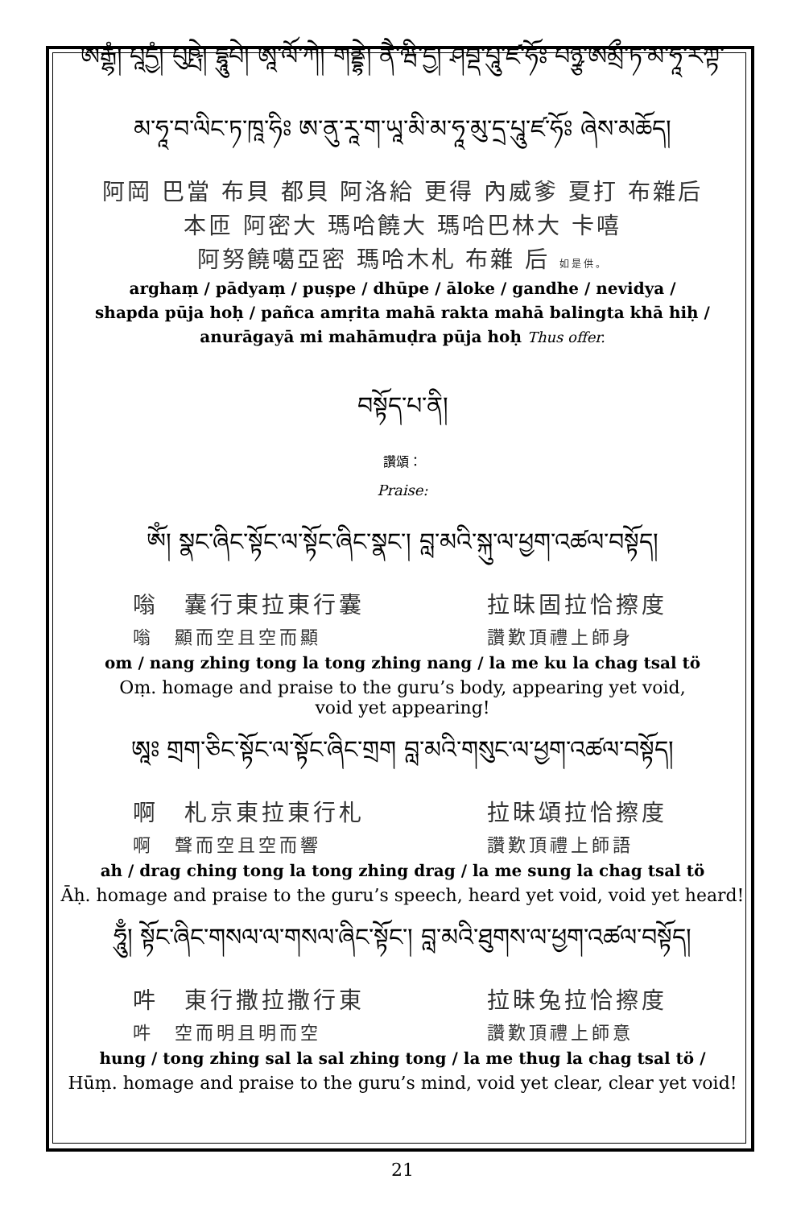ཨརྒྷཾ། པཱདྱཾ། པུཥྤེ། དྷཱུཔེ། ཨཱ་ལོ་ཀེ། གནྡྷེ། ནཻ་ཝི་དྱ། ཤབྡ་པཱུ་ཛ་ཧོཿ པཉྩ་ཨམྲྀ་ཏ་མ་ཧཱ་རཀྟ་
མ་ཧཱ་བ་ལིང་ཏ་ཁཱ་ཧིཿ ཨ་ནུ་རཱ་ག་ཡཱ་མི་མ་ཧཱ་མུ་དྲ་པཱུ་ཛ་ཧོཿ ཞེས་མཆོད།
阿岡 巴當 布貝 都貝 阿洛給 更得 內威爹 夏打 布雜后
本匝 阿密大 瑪哈饒大 瑪哈巴林大 卡嘻
阿努饒噶亞密 瑪哈木札 布雜 后 如是供。
arghaṃ / pādyaṃ / puṣpe / dhūpe / āloke / gandhe / nevidya /
shapda pūja hoḥ / pañca amṛita mahā rakta mahā balingta khā hiḥ /
anurāgayā mi mahāmuḍra pūja hoḥ Thus offer.
བསྟོད་པ་ནི།
讚頌：
Praise:
ཨོཾ། སྣང་ཞིང་སྟོང་ལ་སྟོང་ཞིང་སྣང་། བླ་མའི་སྐུ་ལ་ཕྱག་འཚལ་བསྟོད།
嗡　囊行東拉東行囊 拉昧固拉恰擦度
嗡　顯而空且空而顯 讚歎頂禮上師身
om / nang zhing tong la tong zhing nang / la me ku la chag tsal tö
Oṃ. homage and praise to the guru’s body, appearing yet void,
void yet appearing!
ཨཱཿ གྲག་ཅིང་སྟོང་ལ་སྟོང་ཞིང་གྲག བླ་མའི་གསུང་ལ་ཕྱག་འཚལ་བསྟོད།
啊　札京東拉東行札 拉昧頌拉恰擦度
啊　聲而空且空而響 讚歎頂禮上師語
ah / drag ching tong la tong zhing drag / la me sung la chag tsal tö
Āḥ. homage and praise to the guru’s speech, heard yet void, void yet heard!
ཧཱུྃ། སྟོང་ཞིང་གསལ་ལ་གསལ་ཞིང་སྟོང་། བླ་མའི་ཐུགས་ལ་ཕྱག་འཚལ་བསྟོད།
吽　東行撒拉撒行東 拉昧兔拉恰擦度
吽　空而明且明而空 讚歎頂禮上師意
hung / tong zhing sal la sal zhing tong / la me thug la chag tsal tö /
Hūṃ. homage and praise to the guru’s mind, void yet clear, clear yet void!
21